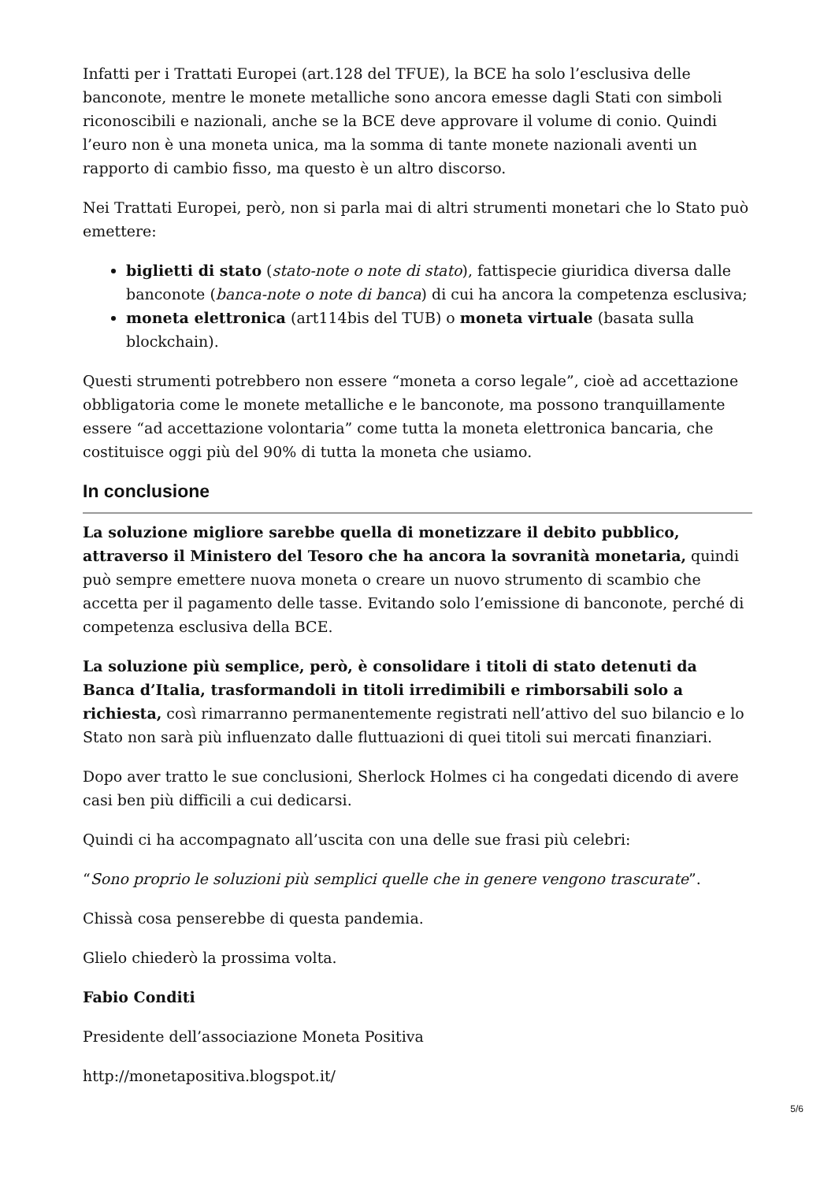Infatti per i Trattati Europei (art.128 del TFUE), la BCE ha solo l’esclusiva delle banconote, mentre le monete metalliche sono ancora emesse dagli Stati con simboli riconoscibili e nazionali, anche se la BCE deve approvare il volume di conio. Quindi l’euro non è una moneta unica, ma la somma di tante monete nazionali aventi un rapporto di cambio fisso, ma questo è un altro discorso.
Nei Trattati Europei, però, non si parla mai di altri strumenti monetari che lo Stato può emettere:
biglietti di stato (stato-note o note di stato), fattispecie giuridica diversa dalle banconote (banca-note o note di banca) di cui ha ancora la competenza esclusiva;
moneta elettronica (art114bis del TUB) o moneta virtuale (basata sulla blockchain).
Questi strumenti potrebbero non essere “moneta a corso legale”, cioè ad accettazione obbligatoria come le monete metalliche e le banconote, ma possono tranquillamente essere “ad accettazione volontaria” come tutta la moneta elettronica bancaria, che costituisce oggi più del 90% di tutta la moneta che usiamo.
In conclusione
La soluzione migliore sarebbe quella di monetizzare il debito pubblico, attraverso il Ministero del Tesoro che ha ancora la sovranità monetaria, quindi può sempre emettere nuova moneta o creare un nuovo strumento di scambio che accetta per il pagamento delle tasse. Evitando solo l’emissione di banconote, perché di competenza esclusiva della BCE.
La soluzione più semplice, però, è consolidare i titoli di stato detenuti da Banca d’Italia, trasformandoli in titoli irredimibili e rimborsabili solo a richiesta, così rimarranno permanentemente registrati nell’attivo del suo bilancio e lo Stato non sarà più influenzato dalle fluttuazioni di quei titoli sui mercati finanziari.
Dopo aver tratto le sue conclusioni, Sherlock Holmes ci ha congedati dicendo di avere casi ben più difficili a cui dedicarsi.
Quindi ci ha accompagnato all’uscita con una delle sue frasi più celebri:
“Sono proprio le soluzioni più semplici quelle che in genere vengono trascurate”.
Chissà cosa penserebbe di questa pandemia.
Glielo chiederò la prossima volta.
Fabio Conditi
Presidente dell’associazione Moneta Positiva
http://monetapositiva.blogspot.it/
5/6